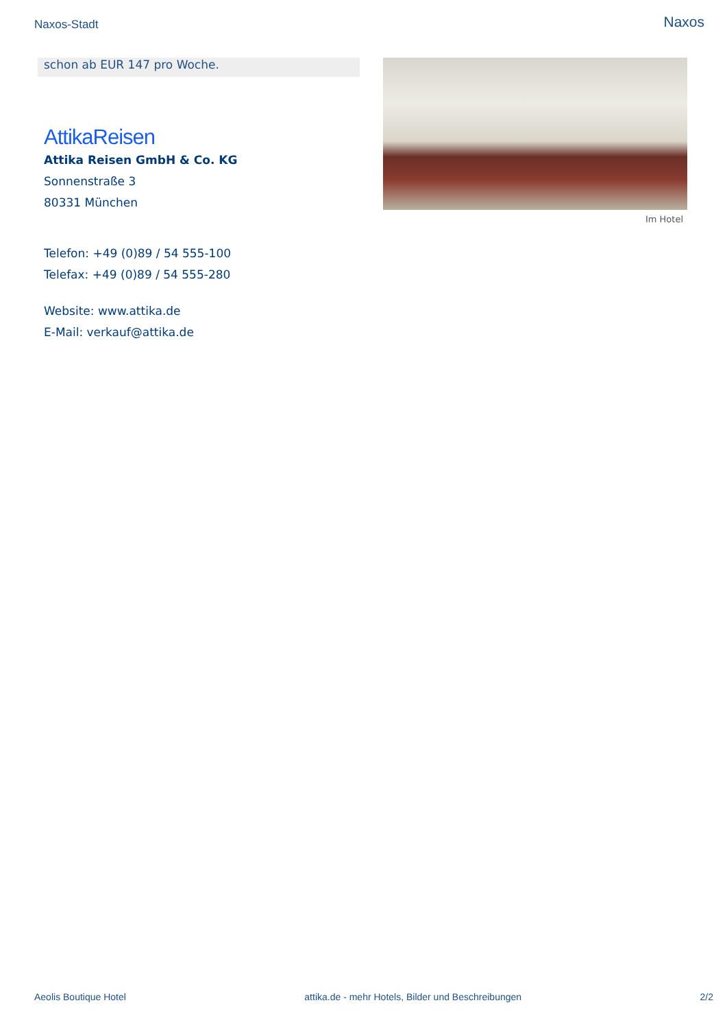Naxos-Stadt Naxos
schon ab EUR 147 pro Woche.
AttikaReisen
Attika Reisen GmbH & Co. KG
Sonnenstraße 3
80331 München
Telefon: +49 (0)89 / 54 555-100
Telefax: +49 (0)89 / 54 555-280
Website: www.attika.de
E-Mail: verkauf@attika.de
Im Hotel
Aeolis Boutique Hotel attika.de - mehr Hotels, Bilder und Beschreibungen 2/2